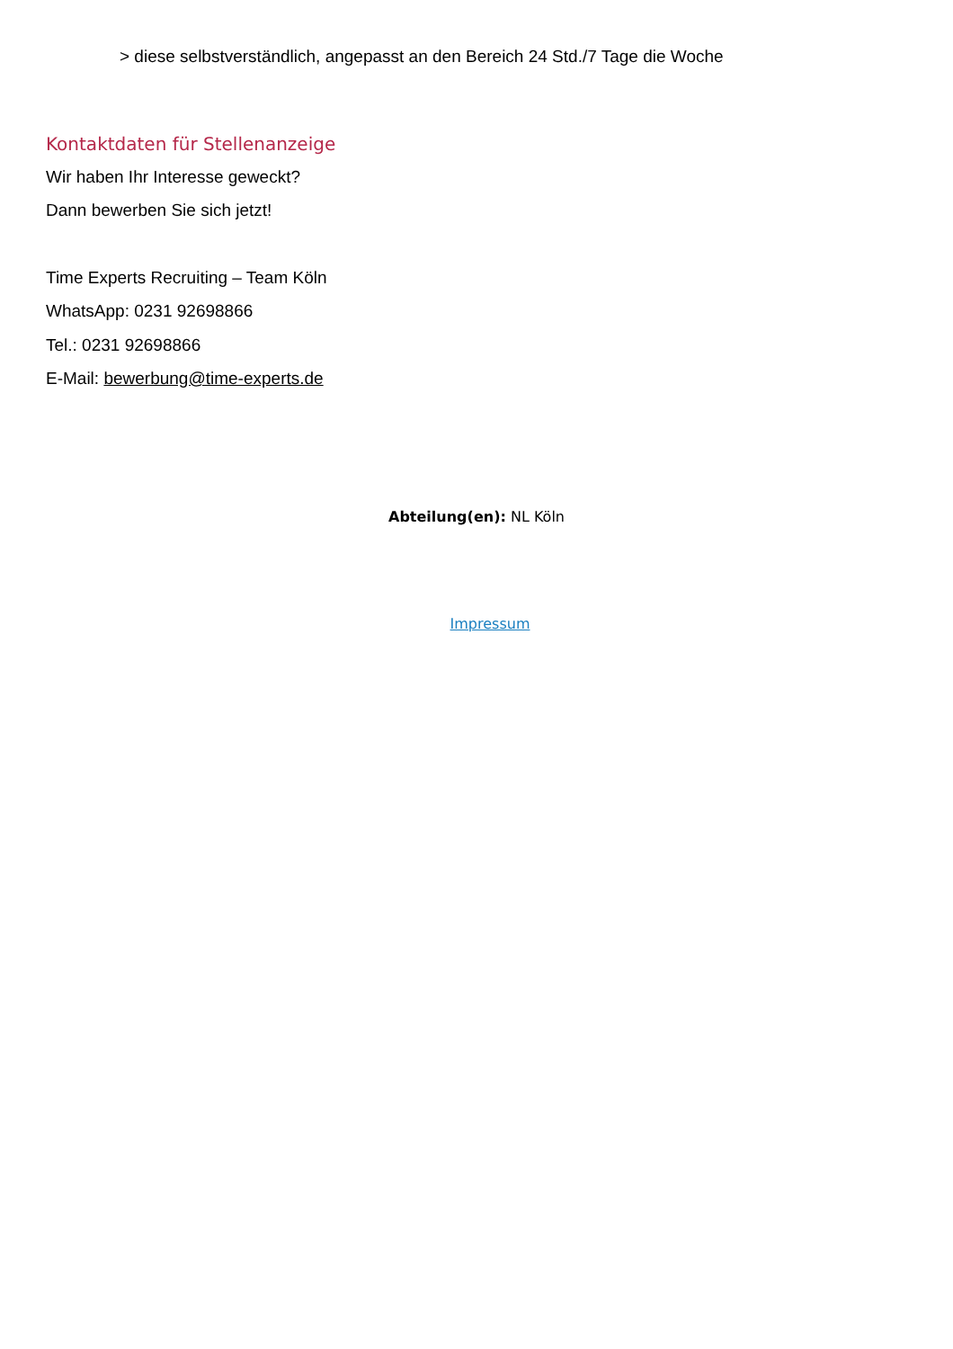> diese selbstverständlich, angepasst an den Bereich 24 Std./7 Tage die Woche
Kontaktdaten für Stellenanzeige
Wir haben Ihr Interesse geweckt?
Dann bewerben Sie sich jetzt!
Time Experts Recruiting – Team Köln
WhatsApp: 0231 92698866
Tel.: 0231 92698866
E-Mail: bewerbung@time-experts.de
Abteilung(en): NL Köln
Impressum